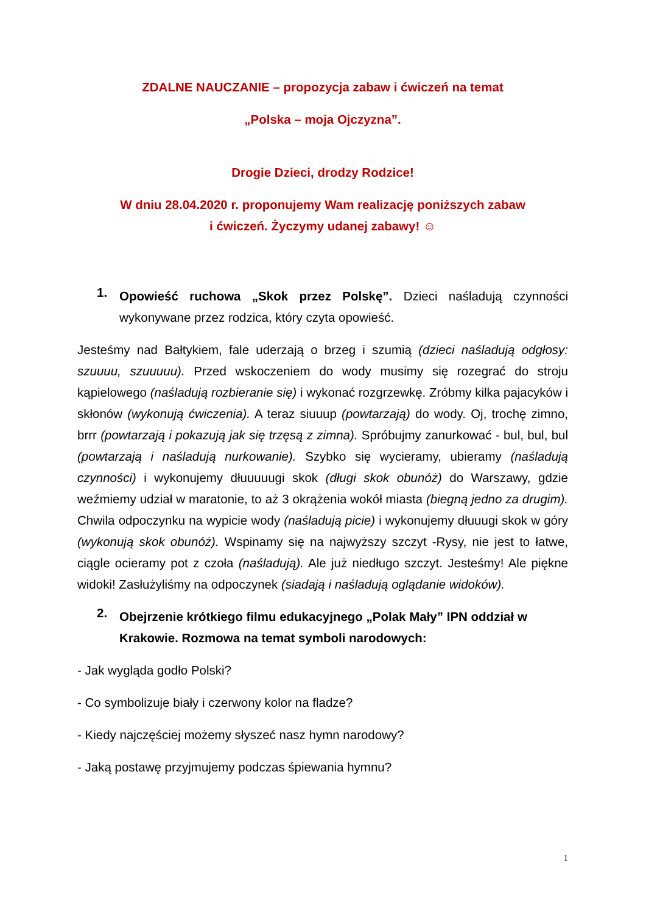ZDALNE NAUCZANIE – propozycja zabaw i ćwiczeń na temat
„Polska – moja Ojczyzna”.
Drogie Dzieci, drodzy Rodzice!
W dniu 28.04.2020 r. proponujemy Wam realizację poniższych zabaw
i ćwiczeń. Życzymy udanej zabawy! ☺
1.
Opowieść ruchowa „Skok przez Polskę”. Dzieci naśladują czynności wykonywane przez rodzica, który czyta opowieść.
Jesteśmy nad Bałtykiem, fale uderzają o brzeg i szumią (dzieci naśladują odgłosy: szuuuu, szuuuuu). Przed wskoczeniem do wody musimy się rozegrać do stroju kąpielowego (naśladują rozbieranie się) i wykonać rozgrzewkę. Zróbmy kilka pajacyków i skłonów (wykonują ćwiczenia). A teraz siuuup (powtarzają) do wody. Oj, trochę zimno, brrr (powtarzają i pokazują jak się trzęsą z zimna). Spróbujmy zanurkować - bul, bul, bul (powtarzają i naśladują nurkowanie). Szybko się wycieramy, ubieramy (naśladują czynności) i wykonujemy dłuuuuugi skok (długi skok obunóż) do Warszawy, gdzie weźmiemy udział w maratonie, to aż 3 okrążenia wokół miasta (biegną jedno za drugim). Chwila odpoczynku na wypicie wody (naśladują picie) i wykonujemy dłuuugi skok w góry (wykonują skok obunóż). Wspinamy się na najwyższy szczyt -Rysy, nie jest to łatwe, ciągle ocieramy pot z czoła (naśladują). Ale już niedługo szczyt. Jesteśmy! Ale piękne widoki! Zasłużyliśmy na odpoczynek (siadają i naśladują oglądanie widoków).
2.
Obejrzenie krótkiego filmu edukacyjnego „Polak Mały” IPN oddział w Krakowie. Rozmowa na temat symboli narodowych:
- Jak wygląda godło Polski?
- Co symbolizuje biały i czerwony kolor na fladze?
- Kiedy najczęściej możemy słyszeć nasz hymn narodowy?
- Jaką postawę przyjmujemy podczas śpiewania hymnu?
1